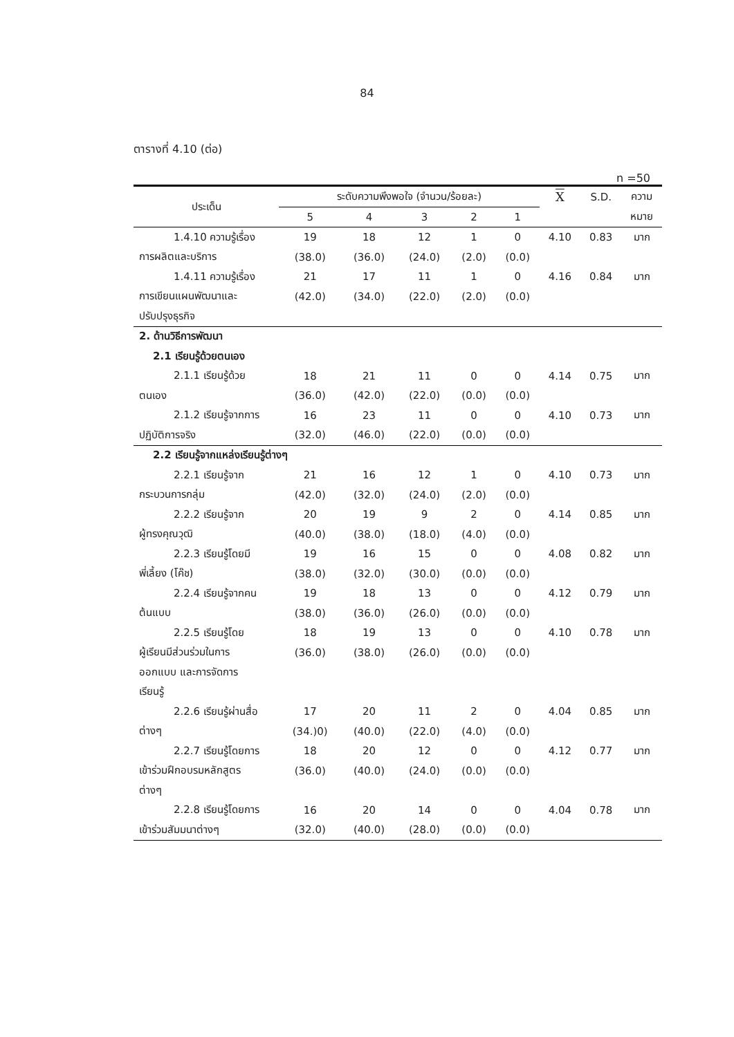84
ตารางที่ 4.10 (ต่อ)
n =50
| ประเด็น | ระดับความพึงพอใจ (จำนวน/ร้อยละ) | | | | | X | S.D. | ความ |
| --- | --- | --- | --- | --- | --- | --- | --- | --- |
| | 5 | 4 | 3 | 2 | 1 | | | หมาย |
| 1.4.10 ความรู้เรื่อง | 19 | 18 | 12 | 1 | 0 | 4.10 | 0.83 | มาก |
| การผลิตและบริการ | (38.0) | (36.0) | (24.0) | (2.0) | (0.0) | | | |
| 1.4.11 ความรู้เรื่อง | 21 | 17 | 11 | 1 | 0 | 4.16 | 0.84 | มาก |
| การเขียนแผนพัฒนาและ | (42.0) | (34.0) | (22.0) | (2.0) | (0.0) | | | |
| ปรับปรุงธุรกิจ | | | | | | | | |
| 2. ด้านวิธีการพัฒนา | | | | | | | | |
| 2.1 เรียนรู้ด้วยตนเอง | | | | | | | | |
| 2.1.1 เรียนรู้ด้วย | 18 | 21 | 11 | 0 | 0 | 4.14 | 0.75 | มาก |
| ตนเอง | (36.0) | (42.0) | (22.0) | (0.0) | (0.0) | | | |
| 2.1.2 เรียนรู้จากการ | 16 | 23 | 11 | 0 | 0 | 4.10 | 0.73 | มาก |
| ปฏิบัติการจริง | (32.0) | (46.0) | (22.0) | (0.0) | (0.0) | | | |
| 2.2 เรียนรู้จากแหล่งเรียนรู้ต่างๆ | | | | | | | | |
| 2.2.1 เรียนรู้จาก | 21 | 16 | 12 | 1 | 0 | 4.10 | 0.73 | มาก |
| กระบวนการกลุ่ม | (42.0) | (32.0) | (24.0) | (2.0) | (0.0) | | | |
| 2.2.2 เรียนรู้จาก | 20 | 19 | 9 | 2 | 0 | 4.14 | 0.85 | มาก |
| ผู้ทรงคุณวุฒิ | (40.0) | (38.0) | (18.0) | (4.0) | (0.0) | | | |
| 2.2.3 เรียนรู้โดยมี | 19 | 16 | 15 | 0 | 0 | 4.08 | 0.82 | มาก |
| พี่เลี้ยง (โค๊ช) | (38.0) | (32.0) | (30.0) | (0.0) | (0.0) | | | |
| 2.2.4 เรียนรู้จากคน | 19 | 18 | 13 | 0 | 0 | 4.12 | 0.79 | มาก |
| ต้นแบบ | (38.0) | (36.0) | (26.0) | (0.0) | (0.0) | | | |
| 2.2.5 เรียนรู้โดย | 18 | 19 | 13 | 0 | 0 | 4.10 | 0.78 | มาก |
| ผู้เรียนมีส่วนร่วมในการ | (36.0) | (38.0) | (26.0) | (0.0) | (0.0) | | | |
| ออกแบบ และการจัดการ | | | | | | | | |
| เรียนรู้ | | | | | | | | |
| 2.2.6 เรียนรู้ผ่านสื่อ | 17 | 20 | 11 | 2 | 0 | 4.04 | 0.85 | มาก |
| ต่างๆ | (34.)0) | (40.0) | (22.0) | (4.0) | (0.0) | | | |
| 2.2.7 เรียนรู้โดยการ | 18 | 20 | 12 | 0 | 0 | 4.12 | 0.77 | มาก |
| เข้าร่วมฝึกอบรมหลักสูตร | (36.0) | (40.0) | (24.0) | (0.0) | (0.0) | | | |
| ต่างๆ | | | | | | | | |
| 2.2.8 เรียนรู้โดยการ | 16 | 20 | 14 | 0 | 0 | 4.04 | 0.78 | มาก |
| เข้าร่วมสัมมนาต่างๆ | (32.0) | (40.0) | (28.0) | (0.0) | (0.0) | | | |